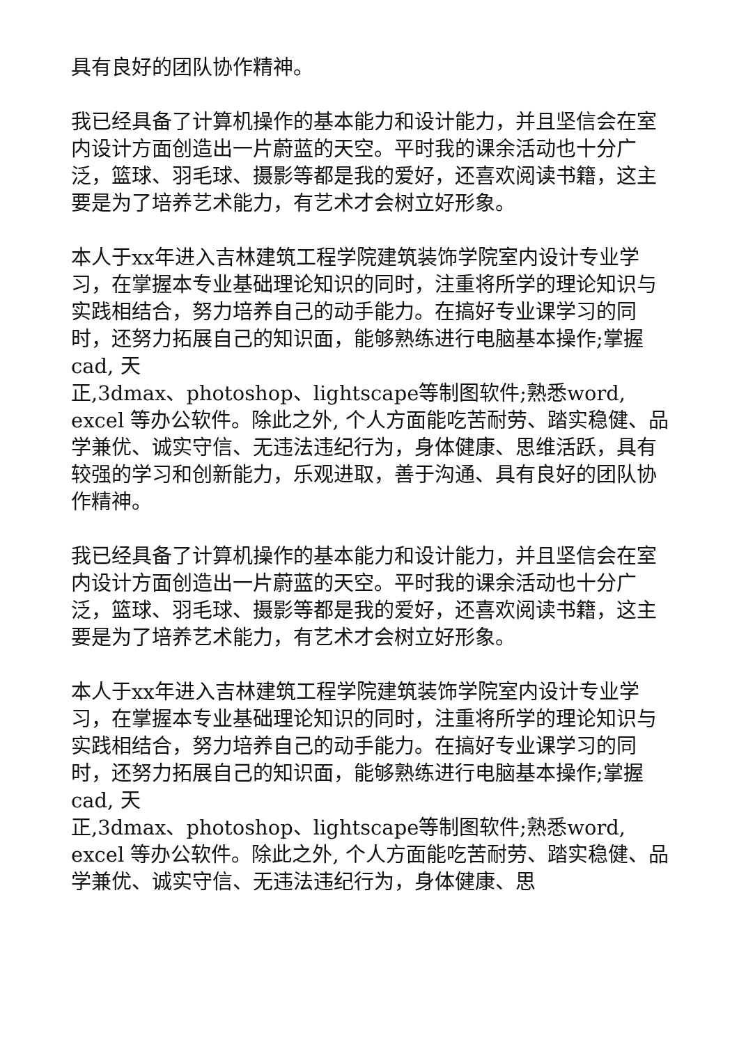具有良好的团队协作精神。
我已经具备了计算机操作的基本能力和设计能力，并且坚信会在室内设计方面创造出一片蔚蓝的天空。平时我的课余活动也十分广泛，篮球、羽毛球、摄影等都是我的爱好，还喜欢阅读书籍，这主要是为了培养艺术能力，有艺术才会树立好形象。
本人于xx年进入吉林建筑工程学院建筑装饰学院室内设计专业学习，在掌握本专业基础理论知识的同时，注重将所学的理论知识与实践相结合，努力培养自己的动手能力。在搞好专业课学习的同时，还努力拓展自己的知识面，能够熟练进行电脑基本操作;掌握cad, 天
正,3dmax、photoshop、lightscape等制图软件;熟悉word, excel 等办公软件。除此之外, 个人方面能吃苦耐劳、踏实稳健、品学兼优、诚实守信、无违法违纪行为，身体健康、思维活跃，具有较强的学习和创新能力，乐观进取，善于沟通、具有良好的团队协作精神。
我已经具备了计算机操作的基本能力和设计能力，并且坚信会在室内设计方面创造出一片蔚蓝的天空。平时我的课余活动也十分广泛，篮球、羽毛球、摄影等都是我的爱好，还喜欢阅读书籍，这主要是为了培养艺术能力，有艺术才会树立好形象。
本人于xx年进入吉林建筑工程学院建筑装饰学院室内设计专业学习，在掌握本专业基础理论知识的同时，注重将所学的理论知识与实践相结合，努力培养自己的动手能力。在搞好专业课学习的同时，还努力拓展自己的知识面，能够熟练进行电脑基本操作;掌握cad, 天
正,3dmax、photoshop、lightscape等制图软件;熟悉word, excel 等办公软件。除此之外, 个人方面能吃苦耐劳、踏实稳健、品学兼优、诚实守信、无违法违纪行为，身体健康、思